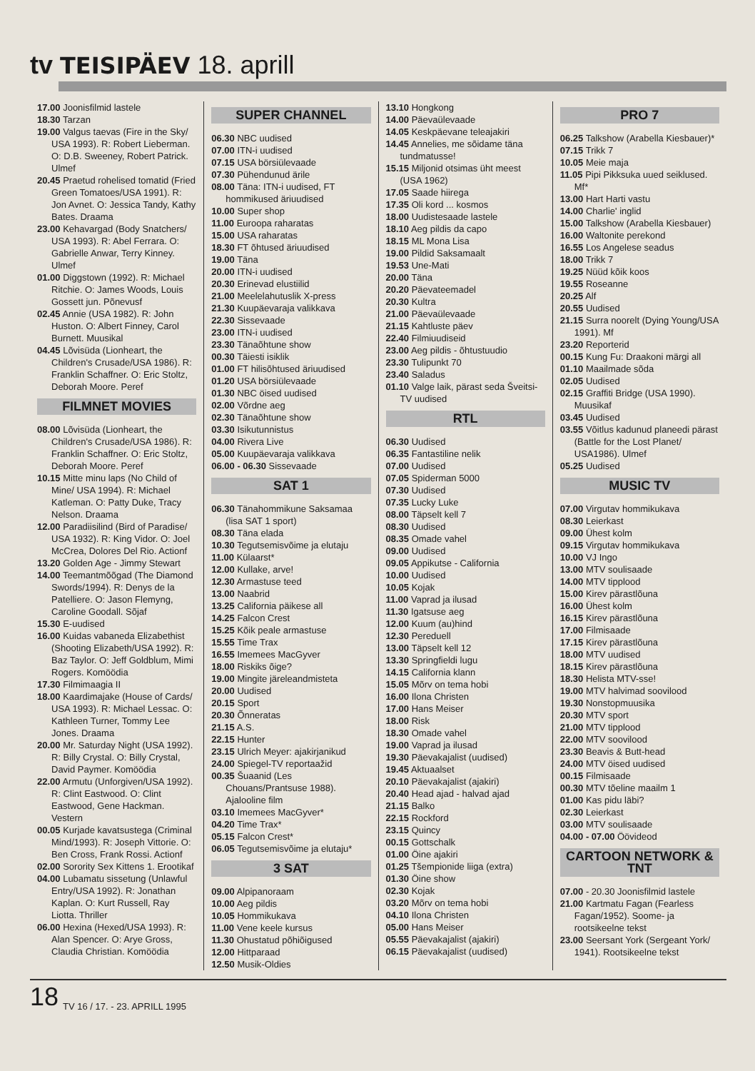tv TEISIPÄEV 18. aprill
17.00 Joonisfilmid lastele
18.30 Tarzan
19.00 Valgus taevas (Fire in the Sky/ USA 1993). R: Robert Lieberman. O: D.B. Sweeney, Robert Patrick. Ulmef
20.45 Praetud rohelised tomatid (Fried Green Tomatoes/USA 1991). R: Jon Avnet. O: Jessica Tandy, Kathy Bates. Draama
23.00 Kehavargad (Body Snatchers/ USA 1993). R: Abel Ferrara. O: Gabrielle Anwar, Terry Kinney. Ulmef
01.00 Diggstown (1992). R: Michael Ritchie. O: James Woods, Louis Gossett jun. Põnevusf
02.45 Annie (USA 1982). R: John Huston. O: Albert Finney, Carol Burnett. Muusikal
04.45 Lõvisüda (Lionheart, the Children's Crusade/USA 1986). R: Franklin Schaffner. O: Eric Stoltz, Deborah Moore. Peref
FILMNET MOVIES
08.00 Lõvisüda (Lionheart, the Children's Crusade/USA 1986). R: Franklin Schaffner. O: Eric Stoltz, Deborah Moore. Peref
10.15 Mitte minu laps (No Child of Mine/ USA 1994). R: Michael Katleman. O: Patty Duke, Tracy Nelson. Draama
12.00 Paradiisilind (Bird of Paradise/ USA 1932). R: King Vidor. O: Joel McCrea, Dolores Del Rio. Actionf
13.20 Golden Age - Jimmy Stewart
14.00 Teemantmõõgad (The Diamond Swords/1994). R: Denys de la Patelliere. O: Jason Flemyng, Caroline Goodall. Sõjaf
15.30 E-uudised
16.00 Kuidas vabaneda Elizabethist (Shooting Elizabeth/USA 1992). R: Baz Taylor. O: Jeff Goldblum, Mimi Rogers. Komöödia
17.30 Filmimaagia II
18.00 Kaardimajake (House of Cards/ USA 1993). R: Michael Lessac. O: Kathleen Turner, Tommy Lee Jones. Draama
20.00 Mr. Saturday Night (USA 1992). R: Billy Crystal. O: Billy Crystal, David Paymer. Komöödia
22.00 Armutu (Unforgiven/USA 1992). R: Clint Eastwood. O: Clint Eastwood, Gene Hackman. Vestern
00.05 Kurjade kavatsustega (Criminal Mind/1993). R: Joseph Vittorie. O: Ben Cross, Frank Rossi. Actionf
02.00 Sorority Sex Kittens 1. Erootikaf
04.00 Lubamatu sissetung (Unlawful Entry/USA 1992). R: Jonathan Kaplan. O: Kurt Russell, Ray Liotta. Thriller
06.00 Hexina (Hexed/USA 1993). R: Alan Spencer. O: Arye Gross, Claudia Christian. Komöödia
SUPER CHANNEL
06.30 NBC uudised
07.00 ITN-i uudised
07.15 USA börsiülevaade
07.30 Pühendunud ärile
08.00 Täna: ITN-i uudised, FT hommikused äriuudised
10.00 Super shop
11.00 Euroopa raharatas
15.00 USA raharatas
18.30 FT õhtused äriuudised
19.00 Täna
20.00 ITN-i uudised
20.30 Erinevad elustiilid
21.00 Meelelahutuslik X-press
21.30 Kuupäevaraja valikkava
22.30 Sissevaade
23.00 ITN-i uudised
23.30 Tänaõhtune show
00.30 Täiesti isiklik
01.00 FT hilisõhtused äriuudised
01.20 USA börsiülevaade
01.30 NBC öised uudised
02.00 Võrdne aeg
02.30 Tänaõhtune show
03.30 Isikutunnistus
04.00 Rivera Live
05.00 Kuupäevaraja valikkava
06.00 - 06.30 Sissevaade
SAT 1
06.30 Tänahommikune Saksamaa (lisa SAT 1 sport)
08.30 Täna elada
10.30 Tegutsemisvõime ja elutaju
11.00 Külaarst*
12.00 Kullake, arve!
12.30 Armastuse teed
13.00 Naabrid
13.25 California päikese all
14.25 Falcon Crest
15.25 Kõik peale armastuse
15.55 Time Trax
16.55 Imemees MacGyver
18.00 Riskiks õige?
19.00 Mingite järeleandmisteta
20.00 Uudised
20.15 Sport
20.30 Õnneratas
21.15 A.S.
22.15 Hunter
23.15 Ulrich Meyer: ajakirjanikud
24.00 Spiegel-TV reportaažid
00.35 Šuaanid (Les Chouans/Prantsuse 1988). Ajalooline film
03.10 Imemees MacGyver*
04.20 Time Trax*
05.15 Falcon Crest*
06.05 Tegutsemisvõime ja elutaju*
3 SAT
09.00 Alpipanoraam
10.00 Aeg pildis
10.05 Hommikukava
11.00 Vene keele kursus
11.30 Ohustatud põhiõigused
12.00 Hittparaad
12.50 Musik-Oldies
13.10 Hongkong
14.00 Päevaülevaade
14.05 Keskpäevane teleajakiri
14.45 Annelies, me sõidame täna tundmatusse!
15.15 Miljonid otsimas üht meest (USA 1962)
17.05 Saade hiirega
17.35 Oli kord ... kosmos
18.00 Uudistesaade lastele
18.10 Aeg pildis da capo
18.15 ML Mona Lisa
19.00 Pildid Saksamaalt
19.53 Une-Mati
20.00 Täna
20.20 Päevateemadel
20.30 Kultra
21.00 Päevaülevaade
21.15 Kahtluste päev
22.40 Filmiuudiseid
23.00 Aeg pildis - õhtustuudio
23.30 Tulipunkt 70
23.40 Saladus
01.10 Valge laik, pärast seda Šveitsi-TV uudised
RTL
06.30 Uudised
06.35 Fantastiline nelik
07.00 Uudised
07.05 Spiderman 5000
07.30 Uudised
07.35 Lucky Luke
08.00 Täpselt kell 7
08.30 Uudised
08.35 Omade vahel
09.00 Uudised
09.05 Appikutse - California
10.00 Uudised
10.05 Kojak
11.00 Vaprad ja ilusad
11.30 Igatsuse aeg
12.00 Kuum (au)hind
12.30 Pereduell
13.00 Täpselt kell 12
13.30 Springfieldi lugu
14.15 California klann
15.05 Mõrv on tema hobi
16.00 Ilona Christen
17.00 Hans Meiser
18.00 Risk
18.30 Omade vahel
19.00 Vaprad ja ilusad
19.30 Päevakajalist (uudised)
19.45 Aktuaalset
20.10 Päevakajalist (ajakiri)
20.40 Head ajad - halvad ajad
21.15 Balko
22.15 Rockford
23.15 Quincy
00.15 Gottschalk
01.00 Öine ajakiri
01.25 Tšempionide liiga (extra)
01.30 Öine show
02.30 Kojak
03.20 Mõrv on tema hobi
04.10 Ilona Christen
05.00 Hans Meiser
05.55 Päevakajalist (ajakiri)
06.15 Päevakajalist (uudised)
PRO 7
06.25 Talkshow (Arabella Kiesbauer)*
07.15 Trikk 7
10.05 Meie maja
11.05 Pipi Pikksuka uued seiklused. Mf*
13.00 Hart Harti vastu
14.00 Charlie' inglid
15.00 Talkshow (Arabella Kiesbauer)
16.00 Waltonite perekond
16.55 Los Angelese seadus
18.00 Trikk 7
19.25 Nüüd kõik koos
19.55 Roseanne
20.25 Alf
20.55 Uudised
21.15 Surra noorelt (Dying Young/USA 1991). Mf
23.20 Reporterid
00.15 Kung Fu: Draakoni märgi all
01.10 Maailmade sõda
02.05 Uudised
02.15 Graffiti Bridge (USA 1990). Muusikaf
03.45 Uudised
03.55 Võitlus kadunud planeedi pärast (Battle for the Lost Planet/ USA1986). Ulmef
05.25 Uudised
MUSIC TV
07.00 Virgutav hommikukava
08.30 Leierkast
09.00 Ühest kolm
09.15 Virgutav hommikukava
10.00 VJ Ingo
13.00 MTV soulisaade
14.00 MTV tipplood
15.00 Kirev pärastlõuna
16.00 Ühest kolm
16.15 Kirev pärastlõuna
17.00 Filmisaade
17.15 Kirev pärastlõuna
18.00 MTV uudised
18.15 Kirev pärastlõuna
18.30 Helista MTV-sse!
19.00 MTV halvimad soovilood
19.30 Nonstopmuusika
20.30 MTV sport
21.00 MTV tipplood
22.00 MTV soovilood
23.30 Beavis & Butt-head
24.00 MTV öised uudised
00.15 Filmisaade
00.30 MTV tõeline maailm 1
01.00 Kas pidu läbi?
02.30 Leierkast
03.00 MTV soulisaade
04.00 - 07.00 Öövideod
CARTOON NETWORK & TNT
07.00 - 20.30 Joonisfilmid lastele
21.00 Kartmatu Fagan (Fearless Fagan/1952). Soome- ja rootsikeelne tekst
23.00 Seersant York (Sergeant York/ 1941). Rootsikeelne tekst
18 TV 16 / 17. - 23. APRILL 1995